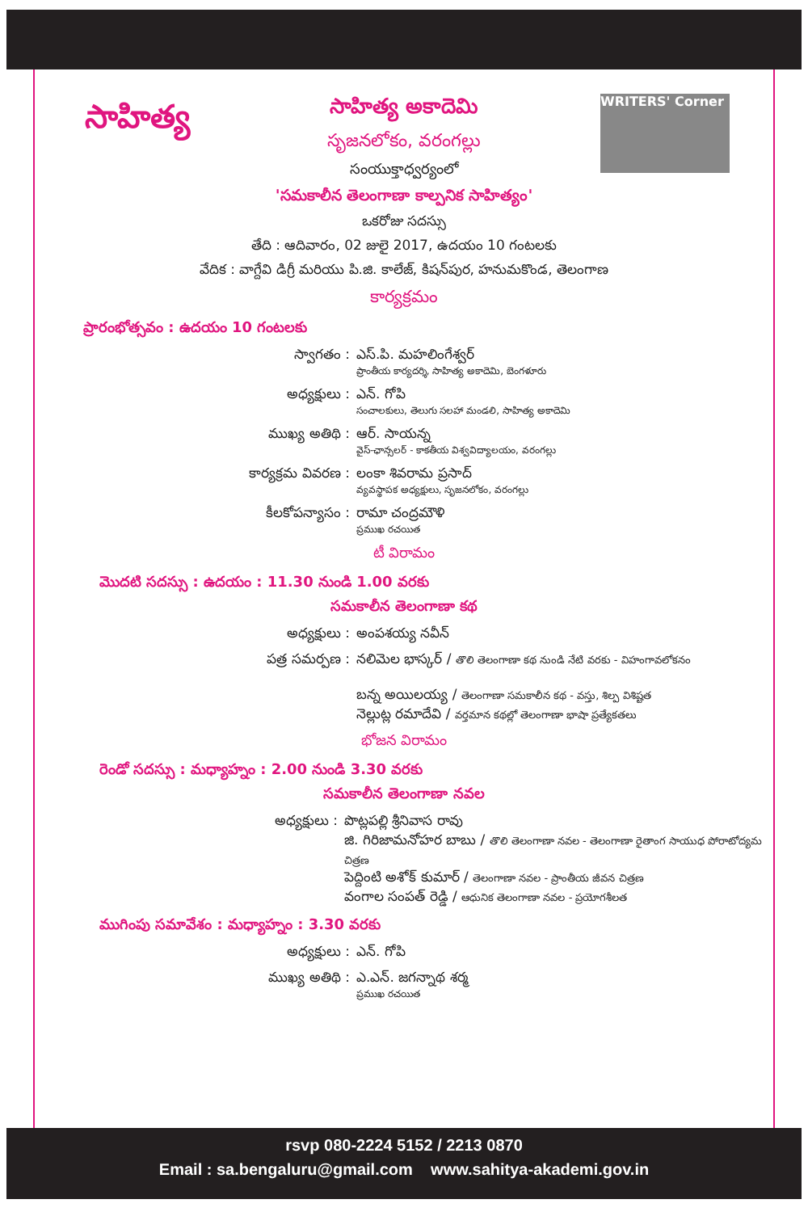సాహిత్య
WRITERS' Corner
సాహిత్య అకాదెమి
సృజనలోకం, వరంగల్లు
సంయుక్తాధ్వర్యంలో
'సమకాలీన తెలంగాణా కాల్పనిక సాహిత్యం'
ఒకరోజు సదస్సు
తేది : ఆదివారం, 02 జులై 2017, ఉదయం 10 గంటలకు
వేదిక : వాగ్దేవి డిగ్రీ మరియు పి.జి. కాలేజ్, కిషన్‌పుర, హనుమకొండ, తెలంగాణ
కార్యక్రమం
ప్రారంభోత్సవం : ఉదయం 10 గంటలకు
స్వాగతం : ఎస్.పి. మహలింగేశ్వర్
ప్రాంతీయ కార్యదర్శి, సాహిత్య అకాదెమి, బెంగళూరు
అధ్యక్షులు : ఎన్. గోపి
సంచాలకులు, తెలుగు సలహా మండలి, సాహిత్య అకాదెమి
ముఖ్య అతిథి : ఆర్. సాయన్న
వైస్-ఛాన్సలర్ - కాకతీయ విశ్వవిద్యాలయం, వరంగల్లు
కార్యక్రమ వివరణ : లంకా శివరామ ప్రసాద్
వ్యవస్థాపక అధ్యక్షులు, సృజనలోకం, వరంగల్లు
కీలకోపన్యాసం : రామా చంద్రమౌళి
ప్రముఖ రచయిత
టీ విరామం
మొదటి సదస్సు : ఉదయం : 11.30 నుండి 1.00 వరకు
సమకాలీన తెలంగాణా కథ
అధ్యక్షులు : అంపశయ్య నవీన్
పత్ర సమర్పణ : నలిమెల భాస్కర్ / తొలి తెలంగాణా కథ నుండి నేటి వరకు - విహంగావలోకనం
బన్న అయిలయ్య / తెలంగాణా సమకాలీన కథ - వస్తు, శిల్ప విశిష్టత
నెల్లుట్ల రమాదేవి / వర్తమాన కథల్లో తెలంగాణా భాషా ప్రత్యేకతలు
భోజన విరామం
రెండో సదస్సు : మధ్యాహ్నం : 2.00 నుండి 3.30 వరకు
సమకాలీన తెలంగాణా నవల
అధ్యక్షులు : పొట్లపల్లి శ్రీనివాస రావు
జి. గిరిజామనోహర బాబు / తొలి తెలంగాణా నవల - తెలంగాణా రైతాంగ సాయుధ పోరాటోద్యమ చిత్రణ
పెద్దింటి అశోక్ కుమార్ / తెలంగాణా నవల - ప్రాంతీయ జీవన చిత్రణ
వంగాల సంపత్ రెడ్డి / ఆధునిక తెలంగాణా నవల - ప్రయోగశీలత
ముగింపు సమావేశం : మధ్యాహ్నం : 3.30 వరకు
అధ్యక్షులు : ఎన్. గోపి
ముఖ్య అతిథి : ఎ.ఎన్. జగన్నాథ శర్మ
ప్రముఖ రచయిత
rsvp 080-2224 5152 / 2213 0870
Email : sa.bengaluru@gmail.com www.sahitya-akademi.gov.in